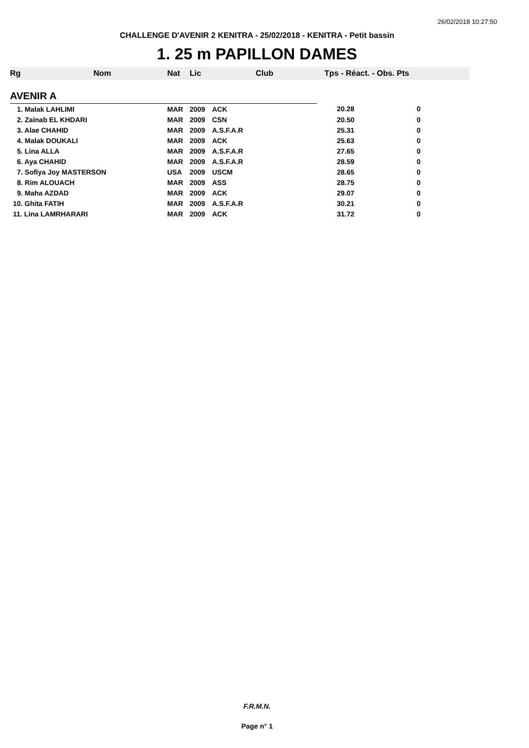26/02/2018 10:27:50
CHALLENGE D'AVENIR 2 KENITRA - 25/02/2018 - KENITRA - Petit bassin
1. 25 m PAPILLON DAMES
| Rg | Nom | Nat | Lic | Club | Tps - Réact. - Obs. Pts | |
| --- | --- | --- | --- | --- | --- | --- |
| AVENIR A | | | | | | |
| 1. Malak LAHLIMI | | MAR | 2009 | ACK | 20.28 | 0 |
| 2. Zainab EL KHDARI | | MAR | 2009 | CSN | 20.50 | 0 |
| 3. Alae CHAHID | | MAR | 2009 | A.S.F.A.R | 25.31 | 0 |
| 4. Malak DOUKALI | | MAR | 2009 | ACK | 25.63 | 0 |
| 5. Lina ALLA | | MAR | 2009 | A.S.F.A.R | 27.65 | 0 |
| 6. Aya CHAHID | | MAR | 2009 | A.S.F.A.R | 28.59 | 0 |
| 7. Sofiya Joy MASTERSON | | USA | 2009 | USCM | 28.65 | 0 |
| 8. Rim ALOUACH | | MAR | 2009 | ASS | 28.75 | 0 |
| 9. Maha AZDAD | | MAR | 2009 | ACK | 29.07 | 0 |
| 10. Ghita FATIH | | MAR | 2009 | A.S.F.A.R | 30.21 | 0 |
| 11. Lina LAMRHARARI | | MAR | 2009 | ACK | 31.72 | 0 |
F.R.M.N.
Page n° 1